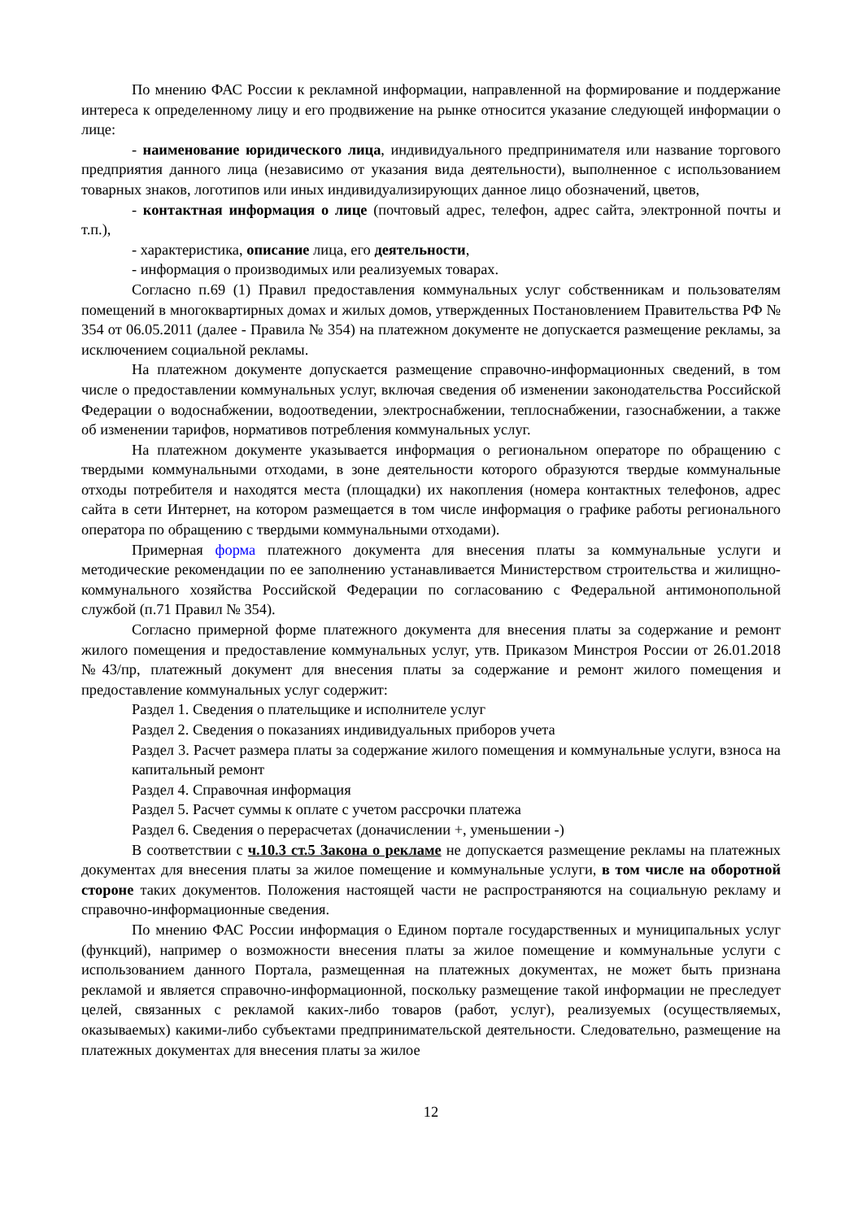По мнению ФАС России к рекламной информации, направленной на формирование и поддержание интереса к определенному лицу и его продвижение на рынке относится указание следующей информации о лице:
- наименование юридического лица, индивидуального предпринимателя или название торгового предприятия данного лица (независимо от указания вида деятельности), выполненное с использованием товарных знаков, логотипов или иных индивидуализирующих данное лицо обозначений, цветов,
- контактная информация о лице (почтовый адрес, телефон, адрес сайта, электронной почты и т.п.),
- характеристика, описание лица, его деятельности,
- информация о производимых или реализуемых товарах.
Согласно п.69 (1) Правил предоставления коммунальных услуг собственникам и пользователям помещений в многоквартирных домах и жилых домов, утвержденных Постановлением Правительства РФ № 354 от 06.05.2011 (далее - Правила № 354) на платежном документе не допускается размещение рекламы, за исключением социальной рекламы.
На платежном документе допускается размещение справочно-информационных сведений, в том числе о предоставлении коммунальных услуг, включая сведения об изменении законодательства Российской Федерации о водоснабжении, водоотведении, электроснабжении, теплоснабжении, газоснабжении, а также об изменении тарифов, нормативов потребления коммунальных услуг.
На платежном документе указывается информация о региональном операторе по обращению с твердыми коммунальными отходами, в зоне деятельности которого образуются твердые коммунальные отходы потребителя и находятся места (площадки) их накопления (номера контактных телефонов, адрес сайта в сети Интернет, на котором размещается в том числе информация о графике работы регионального оператора по обращению с твердыми коммунальными отходами).
Примерная форма платежного документа для внесения платы за коммунальные услуги и методические рекомендации по ее заполнению устанавливается Министерством строительства и жилищно-коммунального хозяйства Российской Федерации по согласованию с Федеральной антимонопольной службой (п.71 Правил № 354).
Согласно примерной форме платежного документа для внесения платы за содержание и ремонт жилого помещения и предоставление коммунальных услуг, утв. Приказом Минстроя России от 26.01.2018 №43/пр, платежный документ для внесения платы за содержание и ремонт жилого помещения и предоставление коммунальных услуг содержит:
Раздел 1. Сведения о плательщике и исполнителе услуг
Раздел 2. Сведения о показаниях индивидуальных приборов учета
Раздел 3. Расчет размера платы за содержание жилого помещения и коммунальные услуги, взноса на капитальный ремонт
Раздел 4. Справочная информация
Раздел 5. Расчет суммы к оплате с учетом рассрочки платежа
Раздел 6. Сведения о перерасчетах (доначислении +, уменьшении -)
В соответствии с ч.10.3 ст.5 Закона о рекламе не допускается размещение рекламы на платежных документах для внесения платы за жилое помещение и коммунальные услуги, в том числе на оборотной стороне таких документов. Положения настоящей части не распространяются на социальную рекламу и справочно-информационные сведения.
По мнению ФАС России информация о Едином портале государственных и муниципальных услуг (функций), например о возможности внесения платы за жилое помещение и коммунальные услуги с использованием данного Портала, размещенная на платежных документах, не может быть признана рекламой и является справочно-информационной, поскольку размещение такой информации не преследует целей, связанных с рекламой каких-либо товаров (работ, услуг), реализуемых (осуществляемых, оказываемых) какими-либо субъектами предпринимательской деятельности. Следовательно, размещение на платежных документах для внесения платы за жилое
12